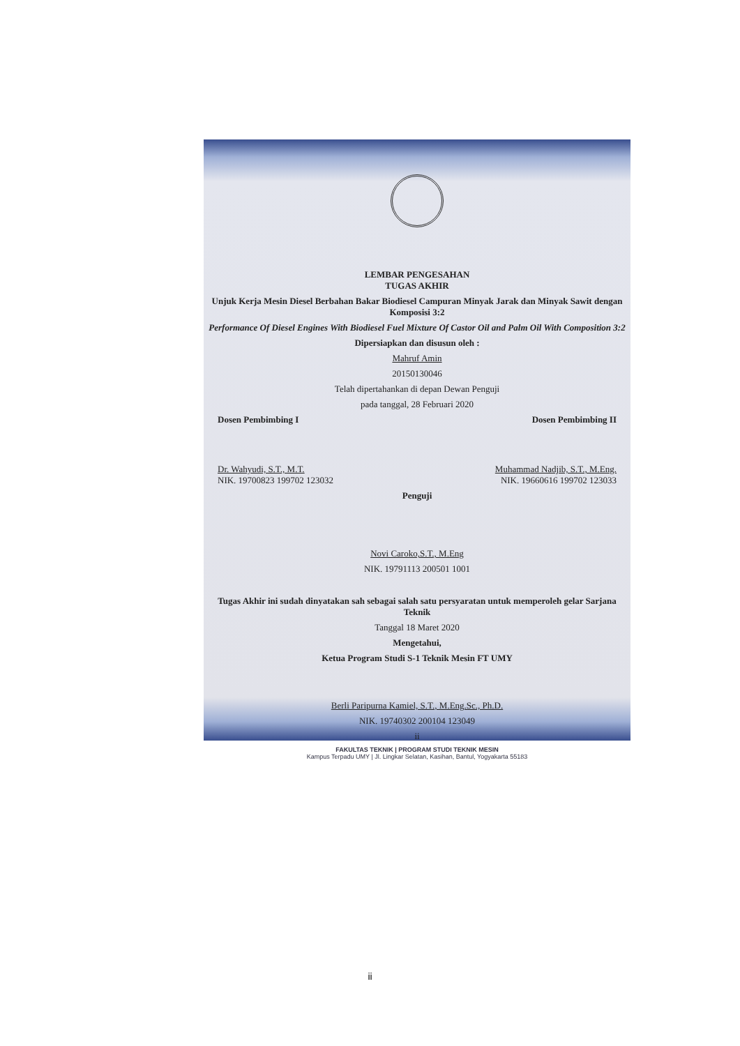LEMBAR PENGESAHAN
TUGAS AKHIR
Unjuk Kerja Mesin Diesel Berbahan Bakar Biodiesel Campuran Minyak Jarak dan Minyak Sawit dengan Komposisi 3:2
Performance Of Diesel Engines With Biodiesel Fuel Mixture Of Castor Oil and Palm Oil With Composition 3:2
Dipersiapkan dan disusun oleh :
Mahruf Amin
20150130046
Telah dipertahankan di depan Dewan Penguji
pada tanggal, 28 Februari 2020
Dosen Pembimbing I Dosen Pembimbing II
Dr. Wahyudi, S.T., M.T. Muhammad Nadjib, S.T., M.Eng.
NIK. 19700823 199702 123032 NIK. 19660616 199702 123033
Penguji
Novi Caroko,S.T., M.Eng
NIK. 19791113 200501 1001
Tugas Akhir ini sudah dinyatakan sah sebagai salah satu persyaratan untuk memperoleh gelar Sarjana Teknik
Tanggal 18 Maret 2020
Mengetahui,
Ketua Program Studi S-1 Teknik Mesin FT UMY
Berli Paripurna Kamiel, S.T., M.Eng.Sc., Ph.D.
NIK. 19740302 200104 123049
ii
FAKULTAS TEKNIK | PROGRAM STUDI TEKNIK MESIN
Kampus Terpadu UMY | Jl. Lingkar Selatan, Kasihan, Bantul, Yogyakarta 55183
ii